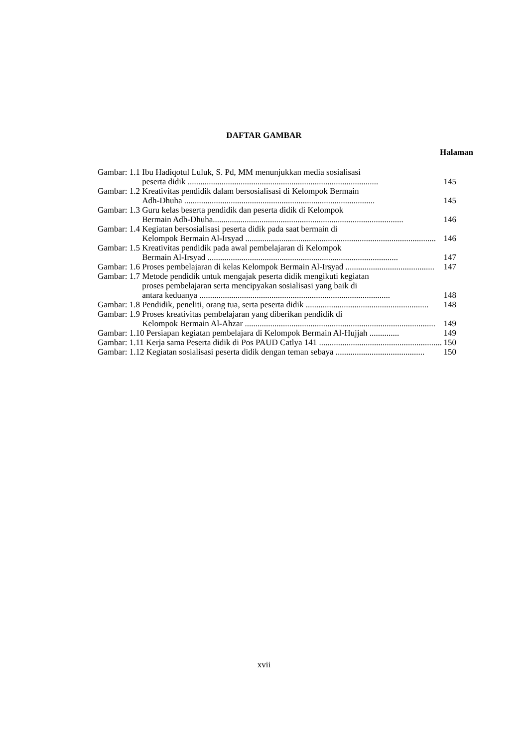DAFTAR GAMBAR
Halaman
Gambar: 1.1 Ibu Hadiqotul Luluk, S. Pd, MM menunjukkan media sosialisasi
peserta didik .......................................................................................... 145
Gambar: 1.2 Kreativitas pendidik dalam bersosialisasi di Kelompok Bermain
Adh-Dhuha .......................................................................................... 145
Gambar: 1.3 Guru kelas beserta pendidik dan peserta didik di Kelompok
Bermain Adh-Dhuha.......................................................................................... 146
Gambar: 1.4 Kegiatan bersosialisasi peserta didik pada saat bermain di
Kelompok Bermain Al-Irsyad .......................................................................................... 146
Gambar: 1.5 Kreativitas pendidik pada awal pembelajaran di Kelompok
Bermain Al-Irsyad .......................................................................................... 147
Gambar: 1.6 Proses pembelajaran di kelas Kelompok Bermain Al-Irsyad .......................................... 147
Gambar: 1.7 Metode pendidik untuk mengajak peserta didik mengikuti kegiatan
proses pembelajaran serta mencipyakan sosialisasi yang baik di
antara keduanya .......................................................................................... 148
Gambar: 1.8 Pendidik, peneliti, orang tua, serta peserta didik .......................................................... 148
Gambar: 1.9 Proses kreativitas pembelajaran yang diberikan pendidik di
Kelompok Bermain Al-Ahzar .......................................................................................... 149
Gambar: 1.10 Persiapan kegiatan pembelajara di Kelompok Bermain Al-Hujjah .............. 149
Gambar: 1.11 Kerja sama Peserta didik di Pos PAUD Catlya 141 .......................................................... 150
Gambar: 1.12 Kegiatan sosialisasi peserta didik dengan teman sebaya .......................................... 150
xvii